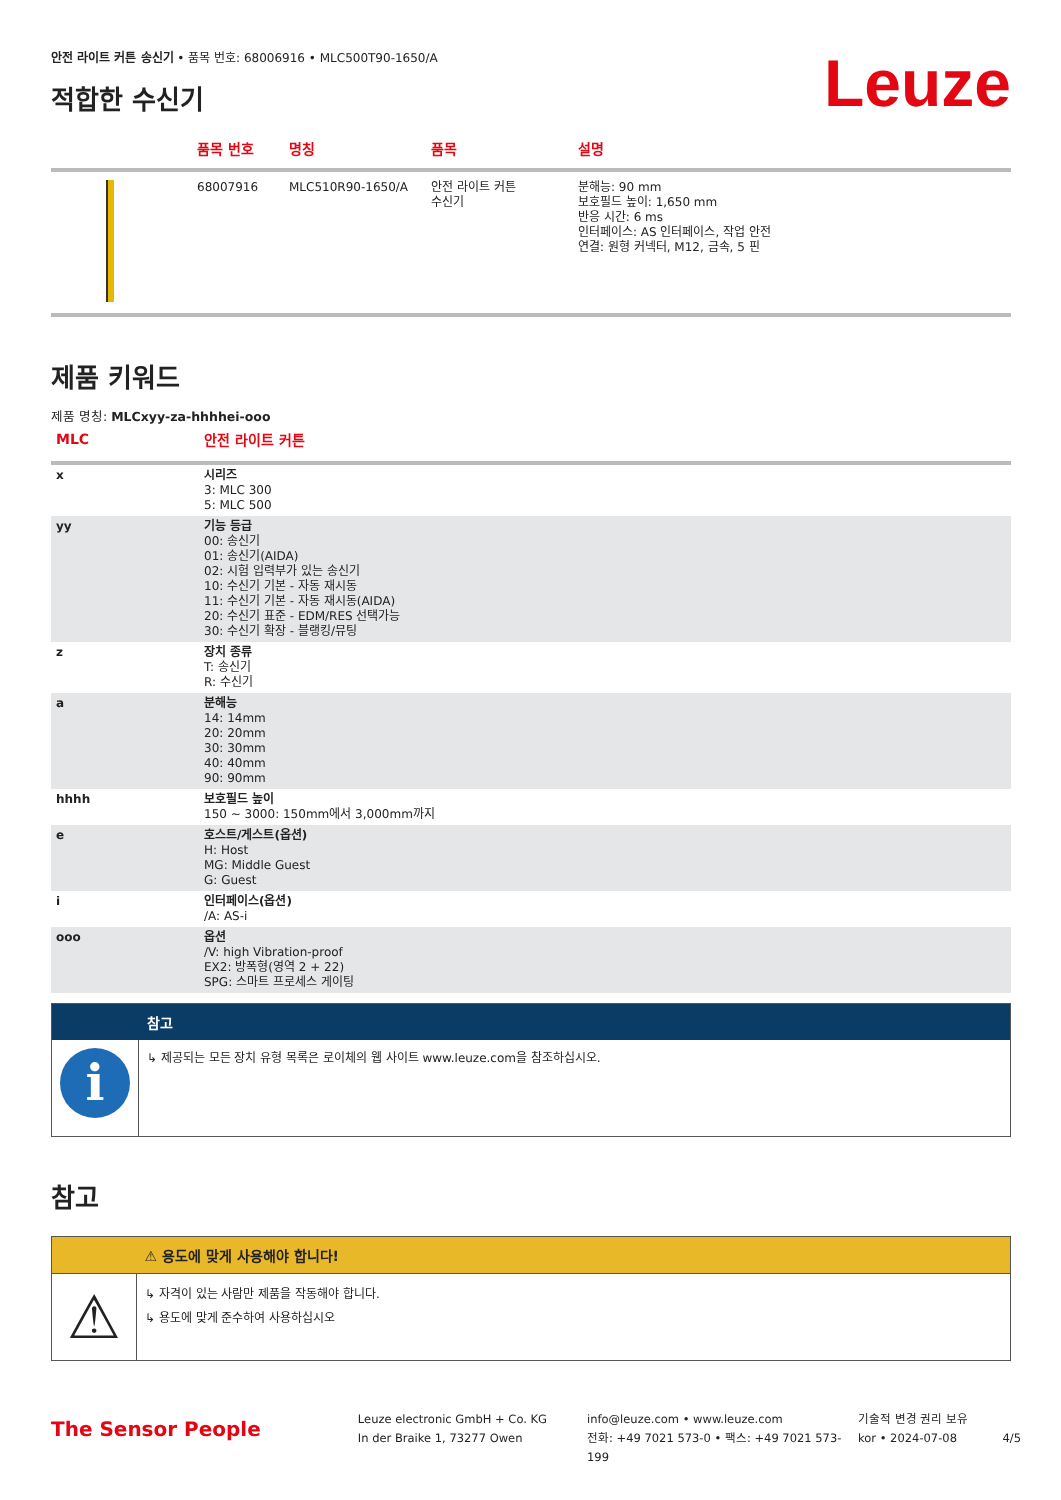안전 라이트 커튼 송신기 • 품목 번호: 68006916 • MLC500T90-1650/A
적합한 수신기
Leuze
| | 품목 번호 | 명칭 | 품목 | 설명 |
| --- | --- | --- | --- | --- |
| | 68007916 | MLC510R90-1650/A | 안전 라이트 커튼 수신기 | 분해능: 90 mm 보호필드 높이: 1,650 mm 반응 시간: 6 ms 인터페이스: AS 인터페이스, 작업 안전 연결: 원형 커넥터, M12, 금속, 5 핀 |
제품 키워드
제품 명칭: MLCxyy-za-hhhhei-ooo
| MLC | 안전 라이트 커튼 |
| --- | --- |
| x | 시리즈 3: MLC 300 5: MLC 500 |
| yy | 기능 등급 00: 송신기 01: 송신기(AIDA) 02: 시험 입력부가 있는 송신기 10: 수신기 기본 - 자동 재시동 11: 수신기 기본 - 자동 재시동(AIDA) 20: 수신기 표준 - EDM/RES 선택가능 30: 수신기 확장 - 블랭킹/뮤팅 |
| z | 장치 종류 T: 송신기 R: 수신기 |
| a | 분해능 14: 14mm 20: 20mm 30: 30mm 40: 40mm 90: 90mm |
| hhhh | 보호필드 높이 150 ~ 3000: 150mm에서 3,000mm까지 |
| e | 호스트/게스트(옵션) H: Host MG: Middle Guest G: Guest |
| i | 인터페이스(옵션) /A: AS-i |
| ooo | 옵션 /V: high Vibration-proof EX2: 방폭형(영역 2 + 22) SPG: 스마트 프로세스 게이팅 |
| | 참고 |
| i | ↳ 제공되는 모든 장치 유형 목록은 로이체의 웹 사이트 www.leuze.com을 참조하십시오. |
참고
| | ⚠ 용도에 맞게 사용해야 합니다! |
| ⚠ | ↳ 자격이 있는 사람만 제품을 작동해야 합니다. ↳ 용도에 맞게 준수하여 사용하십시오 |
The Sensor People
Leuze electronic GmbH + Co. KG
In der Braike 1, 73277 Owen
info@leuze.com • www.leuze.com
전화: +49 7021 573-0 • 팩스: +49 7021 573-199
기술적 변경 권리 보유
kor • 2024-07-08
4/5